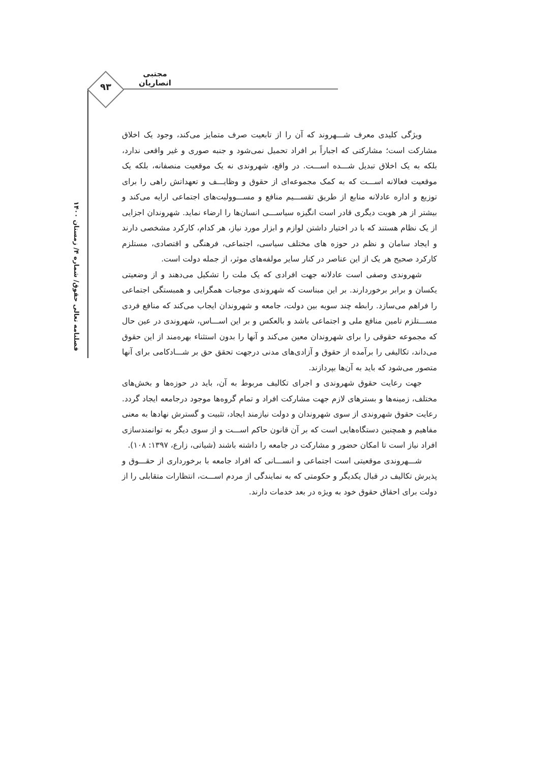مجتبی انصاریان
۹۳
فصلنامه تعالی حقوق/ شماره ۴/ زمستان ۱۴۰۰
ویژگی کلیدی معرف شـــهروند که آن را از تابعیت صرف متمایز می‌کند، وجود یک اخلاق مشارکت است؛ مشارکتی که اجباراً بر افراد تحمیل نمی‌شود و جنبه صوری و غیر واقعی ندارد، بلکه به یک اخلاق تبدیل شـــده اســـت. در واقع، شهروندی نه یک موقعیت منصفانه، بلکه یک موقعیت فعالانه اســـت که به کمک مجموعه‌ای از حقوق و وظایـــف و تعهداتش راهی را برای توزیع و اداره عادلانه منابع از طریق تقســـیم منافع و مســـوولیت‌های اجتماعی ارایه می‌کند و بیشتر از هر هویت دیگری قادر است انگیزه سیاســـی انسان‌ها را ارضاء نماید. شهروندان اجزایی از یک نظام هستند که با در اختیار داشتن لوازم و ابزار مورد نیاز، هر کدام، کارکرد مشخصی دارند و ایجاد سامان و نظم در حوزه های مختلف سیاسی، اجتماعی، فرهنگی و اقتصادی، مستلزم کارکرد صحیح هر یک از این عناصر در کنار سایر مولفه‌های موثر، از جمله دولت است.
شهروندی وصفی است عادلانه جهت افرادی که یک ملت را تشکیل می‌دهند و از وضعیتی یکسان و برابر برخوردارند. بر این مبناست که شهروندی موجبات همگرایی و همبستگی اجتماعی را فراهم می‌سازد. رابطه چند سویه بین دولت، جامعه و شهروندان ایجاب می‌کند که منافع فردی مســـتلزم تامین منافع ملی و اجتماعی باشد و بالعکس و بر این اســـاس، شهروندی در عین حال که مجموعه حقوقی را برای شهروندان معین می‌کند و آنها را بدون استثناء بهره‌مند از این حقوق می‌داند، تکالیفی را برآمده از حقوق و آزادی‌های مدنی درجهت تحقق حق بر شـــادکامی برای آنها متصور می‌شود که باید به آن‌ها بپردازند.
جهت رعایت حقوق شهروندی و اجرای تکالیف مربوط به آن، باید در حوزه‌ها و بخش‌های مختلف، زمینه‌ها و بسترهای لازم جهت مشارکت افراد و تمام گروه‌ها موجود درجامعه ایجاد گردد. رعایت حقوق شهروندی از سوی شهروندان و دولت نیازمند ایجاد، تثبیت و گسترش نهادها به معنی مفاهیم و همچنین دستگاه‌هایی است که بر آن قانون حاکم اســـت و از سوی دیگر به توانمندسازی افراد نیاز است تا امکان حضور و مشارکت در جامعه را داشته باشند (شیاتی، زارع، ۱۳۹۷: ۱۰۸).
شـــهروندی موقعیتی است اجتماعی و انســـانی که افراد جامعه با برخورداری از حقـــوق و پذیرش تکالیف در قبال یکدیگر و حکومتی که به نمایندگی از مردم اســـت، انتظارات متقابلی را از دولت برای احقاق حقوق خود به ویژه در بعد خدمات دارند.